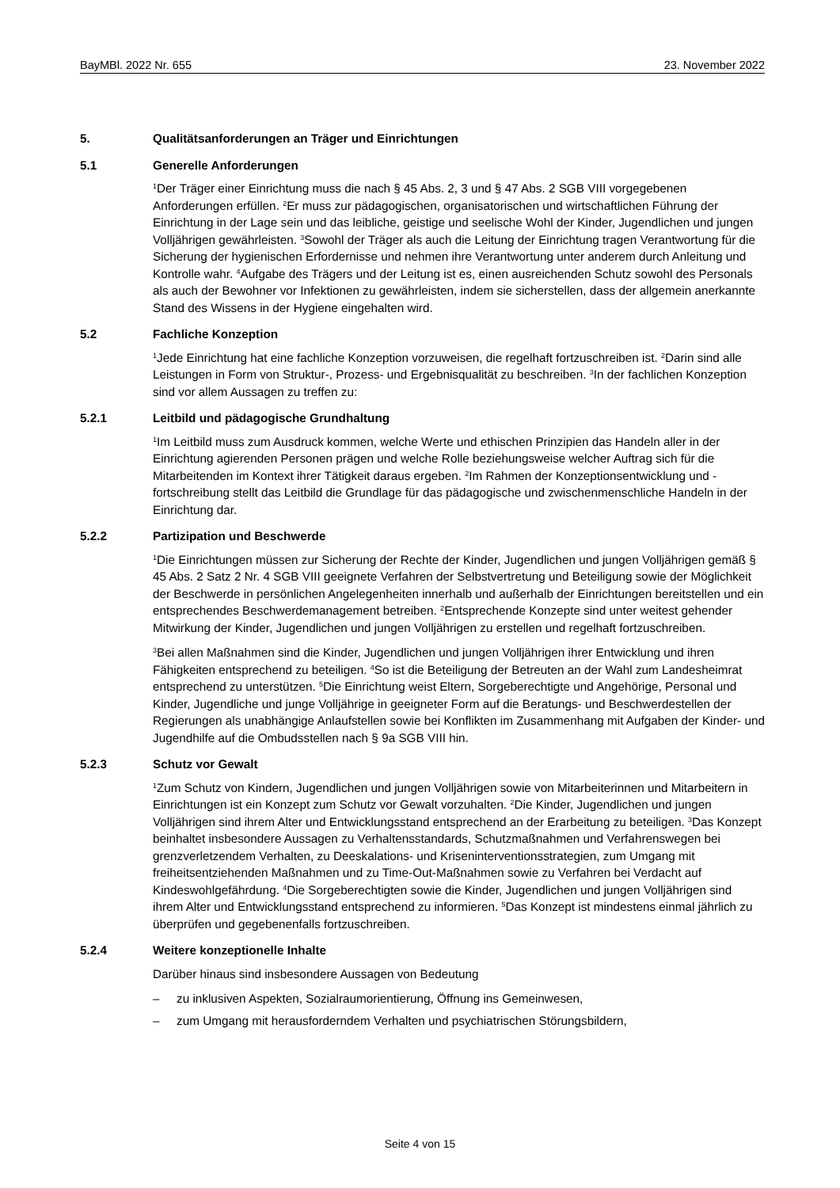BayMBl. 2022 Nr. 655 23. November 2022
5. Qualitätsanforderungen an Träger und Einrichtungen
5.1 Generelle Anforderungen
<sup>1</sup> Der Träger einer Einrichtung muss die nach § 45 Abs. 2, 3 und § 47 Abs. 2 SGB VIII vorgegebenen Anforderungen erfüllen. <sup>2</sup>Er muss zur pädagogischen, organisatorischen und wirtschaftlichen Führung der Einrichtung in der Lage sein und das leibliche, geistige und seelische Wohl der Kinder, Jugendlichen und jungen Volljährigen gewährleisten. <sup>3</sup>Sowohl der Träger als auch die Leitung der Einrichtung tragen Verantwortung für die Sicherung der hygienischen Erfordernisse und nehmen ihre Verantwortung unter anderem durch Anleitung und Kontrolle wahr. <sup>4</sup>Aufgabe des Trägers und der Leitung ist es, einen ausreichenden Schutz sowohl des Personals als auch der Bewohner vor Infektionen zu gewährleisten, indem sie sicherstellen, dass der allgemein anerkannte Stand des Wissens in der Hygiene eingehalten wird.
5.2 Fachliche Konzeption
<sup>1</sup> Jede Einrichtung hat eine fachliche Konzeption vorzuweisen, die regelhaft fortzuschreiben ist. <sup>2</sup>Darin sind alle Leistungen in Form von Struktur-, Prozess- und Ergebnisqualität zu beschreiben. <sup>3</sup>In der fachlichen Konzeption sind vor allem Aussagen zu treffen zu:
5.2.1 Leitbild und pädagogische Grundhaltung
<sup>1</sup> Im Leitbild muss zum Ausdruck kommen, welche Werte und ethischen Prinzipien das Handeln aller in der Einrichtung agierenden Personen prägen und welche Rolle beziehungsweise welcher Auftrag sich für die Mitarbeitenden im Kontext ihrer Tätigkeit daraus ergeben. <sup>2</sup>Im Rahmen der Konzeptionsentwicklung und -fortschreibung stellt das Leitbild die Grundlage für das pädagogische und zwischenmenschliche Handeln in der Einrichtung dar.
5.2.2 Partizipation und Beschwerde
<sup>1</sup> Die Einrichtungen müssen zur Sicherung der Rechte der Kinder, Jugendlichen und jungen Volljährigen gemäß § 45 Abs. 2 Satz 2 Nr. 4 SGB VIII geeignete Verfahren der Selbstvertretung und Beteiligung sowie der Möglichkeit der Beschwerde in persönlichen Angelegenheiten innerhalb und außerhalb der Einrichtungen bereitstellen und ein entsprechendes Beschwerdemanagement betreiben. <sup>2</sup>Entsprechende Konzepte sind unter weitest gehender Mitwirkung der Kinder, Jugendlichen und jungen Volljährigen zu erstellen und regelhaft fortzuschreiben.
<sup>3</sup> Bei allen Maßnahmen sind die Kinder, Jugendlichen und jungen Volljährigen ihrer Entwicklung und ihren Fähigkeiten entsprechend zu beteiligen. <sup>4</sup>So ist die Beteiligung der Betreuten an der Wahl zum Landesheimrat entsprechend zu unterstützen. <sup>5</sup>Die Einrichtung weist Eltern, Sorgeberechtigte und Angehörige, Personal und Kinder, Jugendliche und junge Volljährige in geeigneter Form auf die Beratungs- und Beschwerdestellen der Regierungen als unabhängige Anlaufstellen sowie bei Konflikten im Zusammenhang mit Aufgaben der Kinder- und Jugendhilfe auf die Ombudsstellen nach § 9a SGB VIII hin.
5.2.3 Schutz vor Gewalt
<sup>1</sup> Zum Schutz von Kindern, Jugendlichen und jungen Volljährigen sowie von Mitarbeiterinnen und Mitarbeitern in Einrichtungen ist ein Konzept zum Schutz vor Gewalt vorzuhalten. <sup>2</sup>Die Kinder, Jugendlichen und jungen Volljährigen sind ihrem Alter und Entwicklungsstand entsprechend an der Erarbeitung zu beteiligen. <sup>3</sup>Das Konzept beinhaltet insbesondere Aussagen zu Verhaltensstandards, Schutzmaßnahmen und Verfahrenswegen bei grenzverletzendem Verhalten, zu Deeskalations- und Kriseninterventionsstrategien, zum Umgang mit freiheitsentziehenden Maßnahmen und zu Time-Out-Maßnahmen sowie zu Verfahren bei Verdacht auf Kindeswohlgefährdung. <sup>4</sup>Die Sorgeberechtigten sowie die Kinder, Jugendlichen und jungen Volljährigen sind ihrem Alter und Entwicklungsstand entsprechend zu informieren. <sup>5</sup>Das Konzept ist mindestens einmal jährlich zu überprüfen und gegebenenfalls fortzuschreiben.
5.2.4 Weitere konzeptionelle Inhalte
Darüber hinaus sind insbesondere Aussagen von Bedeutung
– zu inklusiven Aspekten, Sozialraumorientierung, Öffnung ins Gemeinwesen,
– zum Umgang mit herausforderndem Verhalten und psychiatrischen Störungsbildern,
Seite 4 von 15